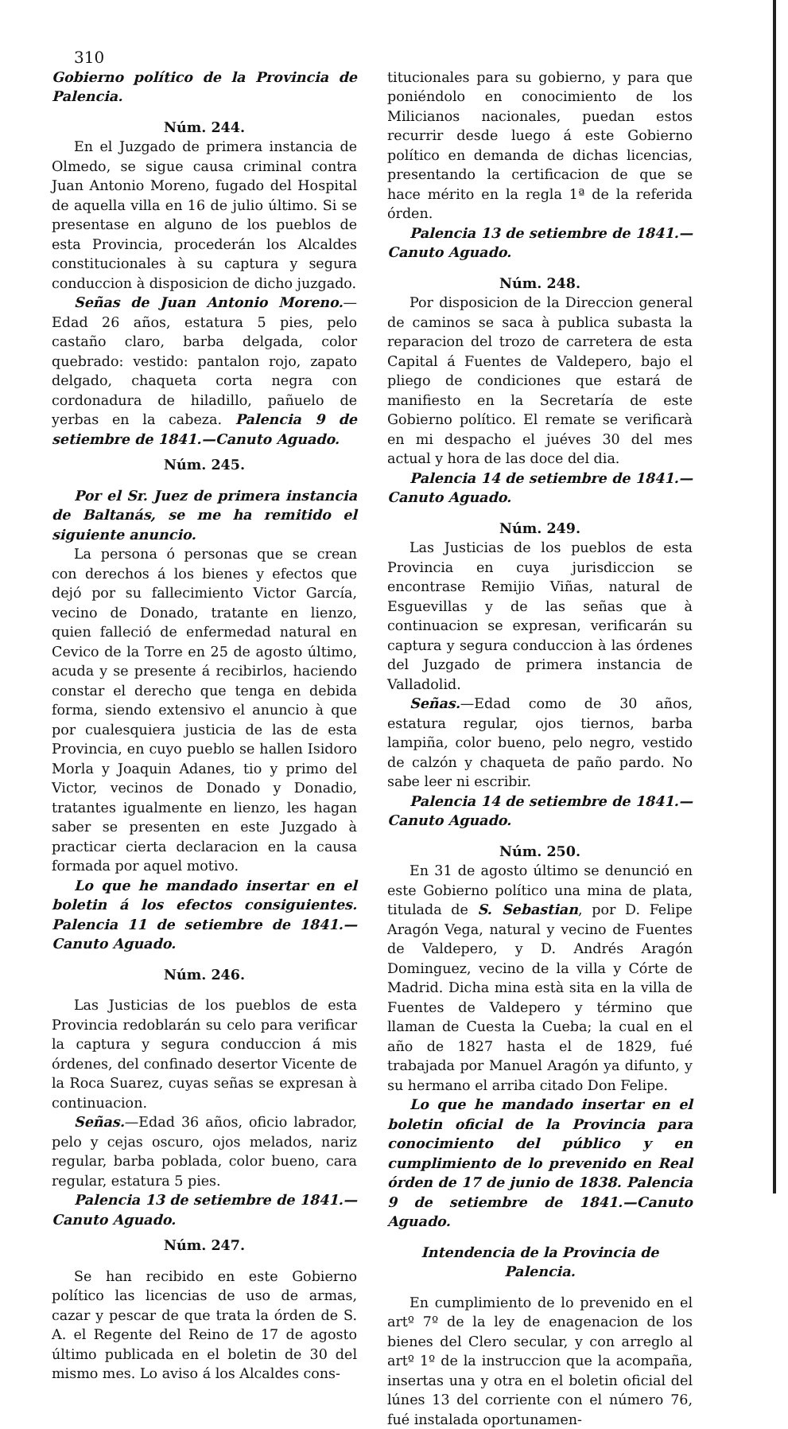310
Gobierno político de la Provincia de Palencia.
Núm. 244.
En el Juzgado de primera instancia de Olmedo, se sigue causa criminal contra Juan Antonio Moreno, fugado del Hospital de aquella villa en 16 de julio último. Si se presentase en alguno de los pueblos de esta Provincia, procederán los Alcaldes constitucionales à su captura y segura conduccion à disposicion de dicho juzgado.
Señas de Juan Antonio Moreno.—Edad 26 años, estatura 5 pies, pelo castaño claro, barba delgada, color quebrado: vestido: pantalon rojo, zapato delgado, chaqueta corta negra con cordonadura de hiladillo, pañuelo de yerbas en la cabeza. Palencia 9 de setiembre de 1841.—Canuto Aguado.
Núm. 245.
Por el Sr. Juez de primera instancia de Baltanás, se me ha remitido el siguiente anuncio.
La persona ó personas que se crean con derechos á los bienes y efectos que dejó por su fallecimiento Victor García, vecino de Donado, tratante en lienzo, quien falleció de enfermedad natural en Cevico de la Torre en 25 de agosto último, acuda y se presente á recibirlos, haciendo constar el derecho que tenga en debida forma, siendo extensivo el anuncio à que por cualesquiera justicia de las de esta Provincia, en cuyo pueblo se hallen Isidoro Morla y Joaquin Adanes, tio y primo del Victor, vecinos de Donado y Donadio, tratantes igualmente en lienzo, les hagan saber se presenten en este Juzgado à practicar cierta declaracion en la causa formada por aquel motivo.
Lo que he mandado insertar en el boletin á los efectos consiguientes. Palencia 11 de setiembre de 1841.—Canuto Aguado.
Núm. 246.
Las Justicias de los pueblos de esta Provincia redoblarán su celo para verificar la captura y segura conduccion á mis órdenes, del confinado desertor Vicente de la Roca Suarez, cuyas señas se expresan à continuacion.
Señas.—Edad 36 años, oficio labrador, pelo y cejas oscuro, ojos melados, nariz regular, barba poblada, color bueno, cara regular, estatura 5 pies.
Palencia 13 de setiembre de 1841.—Canuto Aguado.
Núm. 247.
Se han recibido en este Gobierno político las licencias de uso de armas, cazar y pescar de que trata la órden de S. A. el Regente del Reino de 17 de agosto último publicada en el boletin de 30 del mismo mes. Lo aviso á los Alcaldes cons-
titucionales para su gobierno, y para que poniéndolo en conocimiento de los Milicianos nacionales, puedan estos recurrir desde luego á este Gobierno político en demanda de dichas licencias, presentando la certificacion de que se hace mérito en la regla 1ª de la referida órden.
Palencia 13 de setiembre de 1841.—Canuto Aguado.
Núm. 248.
Por disposicion de la Direccion general de caminos se saca à publica subasta la reparacion del trozo de carretera de esta Capital á Fuentes de Valdepero, bajo el pliego de condiciones que estará de manifiesto en la Secretaría de este Gobierno político. El remate se verificarà en mi despacho el juéves 30 del mes actual y hora de las doce del dia.
Palencia 14 de setiembre de 1841.—Canuto Aguado.
Núm. 249.
Las Justicias de los pueblos de esta Provincia en cuya jurisdiccion se encontrase Remijio Viñas, natural de Esguevillas y de las señas que à continuacion se expresan, verificarán su captura y segura conduccion à las órdenes del Juzgado de primera instancia de Valladolid.
Señas.—Edad como de 30 años, estatura regular, ojos tiernos, barba lampiña, color bueno, pelo negro, vestido de calzón y chaqueta de paño pardo. No sabe leer ni escribir.
Palencia 14 de setiembre de 1841.—Canuto Aguado.
Núm. 250.
En 31 de agosto último se denunció en este Gobierno político una mina de plata, titulada de S. Sebastian, por D. Felipe Aragón Vega, natural y vecino de Fuentes de Valdepero, y D. Andrés Aragón Dominguez, vecino de la villa y Córte de Madrid. Dicha mina està sita en la villa de Fuentes de Valdepero y término que llaman de Cuesta la Cueba; la cual en el año de 1827 hasta el de 1829, fué trabajada por Manuel Aragón ya difunto, y su hermano el arriba citado Don Felipe.
Lo que he mandado insertar en el boletin oficial de la Provincia para conocimiento del público y en cumplimiento de lo prevenido en Real órden de 17 de junio de 1838. Palencia 9 de setiembre de 1841.—Canuto Aguado.
Intendencia de la Provincia de Palencia.
En cumplimiento de lo prevenido en el artº 7º de la ley de enagenacion de los bienes del Clero secular, y con arreglo al artº 1º de la instruccion que la acompaña, insertas una y otra en el boletin oficial del lúnes 13 del corriente con el número 76, fué instalada oportunamen-